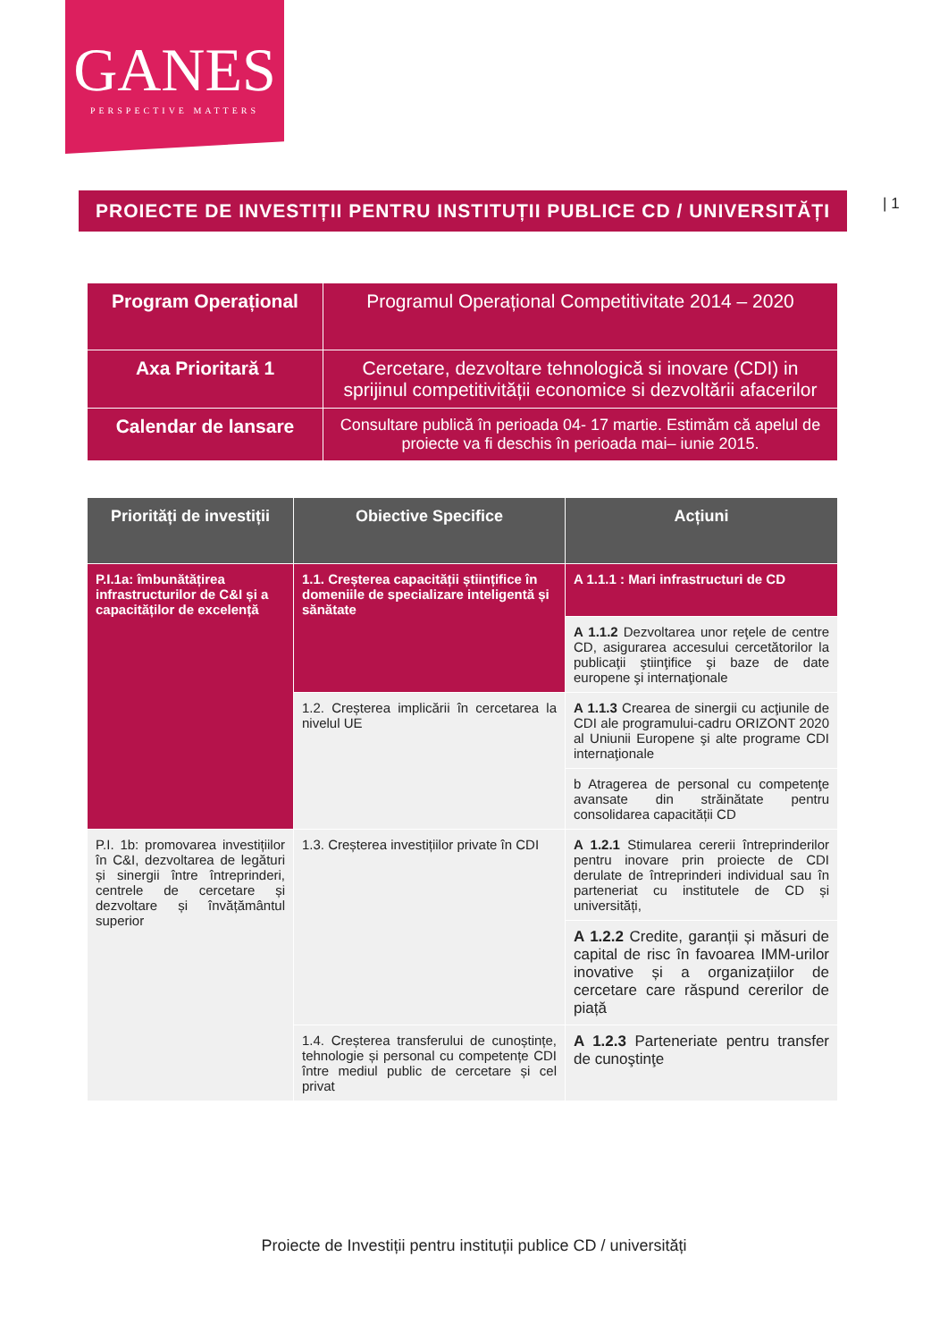GANES
PERSPECTIVE MATTERS
PROIECTE DE INVESTIȚII PENTRU INSTITUȚII PUBLICE CD / UNIVERSITĂȚI
| 1
| Program Operațional | Programul Operațional Competitivitate 2014 – 2020 |
| Axa Prioritară 1 | Cercetare, dezvoltare tehnologică si inovare (CDI) in sprijinul competitivității economice si dezvoltării afacerilor |
| Calendar de lansare | Consultare publică în perioada 04- 17 martie. Estimăm că apelul de proiecte va fi deschis în perioada mai– iunie 2015. |
| Priorități de investiții | Obiective Specifice | Acțiuni |
| --- | --- | --- |
| P.I.1a: îmbunătățirea infrastructurilor de C&I și a capacităților de excelență | 1.1. Creșterea capacității științifice în domeniile de specializare inteligentă și sănătate | A 1.1.1 : Mari infrastructuri de CD |
| | | A 1.1.2 Dezvoltarea unor reţele de centre CD, asigurarea accesului cercetătorilor la publicaţii ştiinţifice şi baze de date europene şi internaţionale |
| | 1.2. Creșterea implicării în cercetarea la nivelul UE | A 1.1.3 Crearea de sinergii cu acţiunile de CDI ale programului-cadru ORIZONT 2020 al Uniunii Europene şi alte programe CDI internaţionale |
| | | b Atragerea de personal cu competenţe avansate din străinătate pentru consolidarea capacității CD |
| P.I. 1b: promovarea investițiilor în C&I, dezvoltarea de legături și sinergii între întreprinderi, centrele de cercetare și dezvoltare și învățământul superior | 1.3. Creșterea investițiilor private în CDI | A 1.2.1 Stimularea cererii întreprinderilor pentru inovare prin proiecte de CDI derulate de întreprinderi individual sau în parteneriat cu institutele de CD și universități, |
| | | A 1.2.2 Credite, garanții și măsuri de capital de risc în favoarea IMM-urilor inovative și a organizațiilor de cercetare care răspund cererilor de piață |
| | 1.4. Creșterea transferului de cunoștințe, tehnologie și personal cu competențe CDI între mediul public de cercetare și cel privat | A 1.2.3 Parteneriate pentru transfer de cunoştinţe |
Proiecte de Investiții pentru instituții publice CD / universități